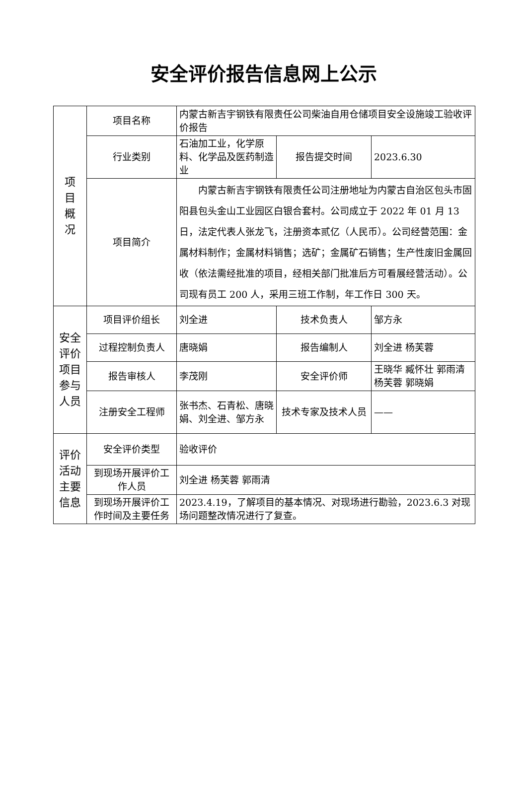安全评价报告信息网上公示
| 项 目 概 况 | 项目名称 | 内蒙古新吉宇钢铁有限责任公司柴油自用仓储项目安全设施竣工验收评价报告 | | |
| | 行业类别 | 石油加工业，化学原料、化学品及医药制造业 | 报告提交时间 | 2023.6.30 |
| | 项目简介 | 内蒙古新吉宇钢铁有限责任公司注册地址为内蒙古自治区包头市固阳县包头金山工业园区白银合套村。公司成立于 2022 年 01 月 13 日，法定代表人张龙飞，注册资本贰亿（人民币）。公司经营范围：金属材料制作；金属材料销售；选矿；金属矿石销售；生产性废旧金属回收（依法需经批准的项目，经相关部门批准后方可看展经营活动）。公司现有员工 200 人，采用三班工作制，年工作日 300 天。 | | |
| 安全 评价 项目 参与 人员 | 项目评价组长 | 刘全进 | 技术负责人 | 邹方永 |
| | 过程控制负责人 | 唐晓娟 | 报告编制人 | 刘全进 杨芙蓉 |
| | 报告审核人 | 李茂刚 | 安全评价师 | 王晓华 臧怀壮 郭雨清 杨芙蓉 郭晓娟 |
| | 注册安全工程师 | 张书杰、石青松、唐晓娟、刘全进、邹方永 | 技术专家及技术人员 | —— |
| 评价 活动 主要 信息 | 安全评价类型 | 验收评价 | | |
| | 到现场开展评价工作人员 | 刘全进 杨芙蓉 郭雨清 | | |
| | 到现场开展评价工作时间及主要任务 | 2023.4.19，了解项目的基本情况、对现场进行勘验，2023.6.3 对现场问题整改情况进行了复查。 | | |